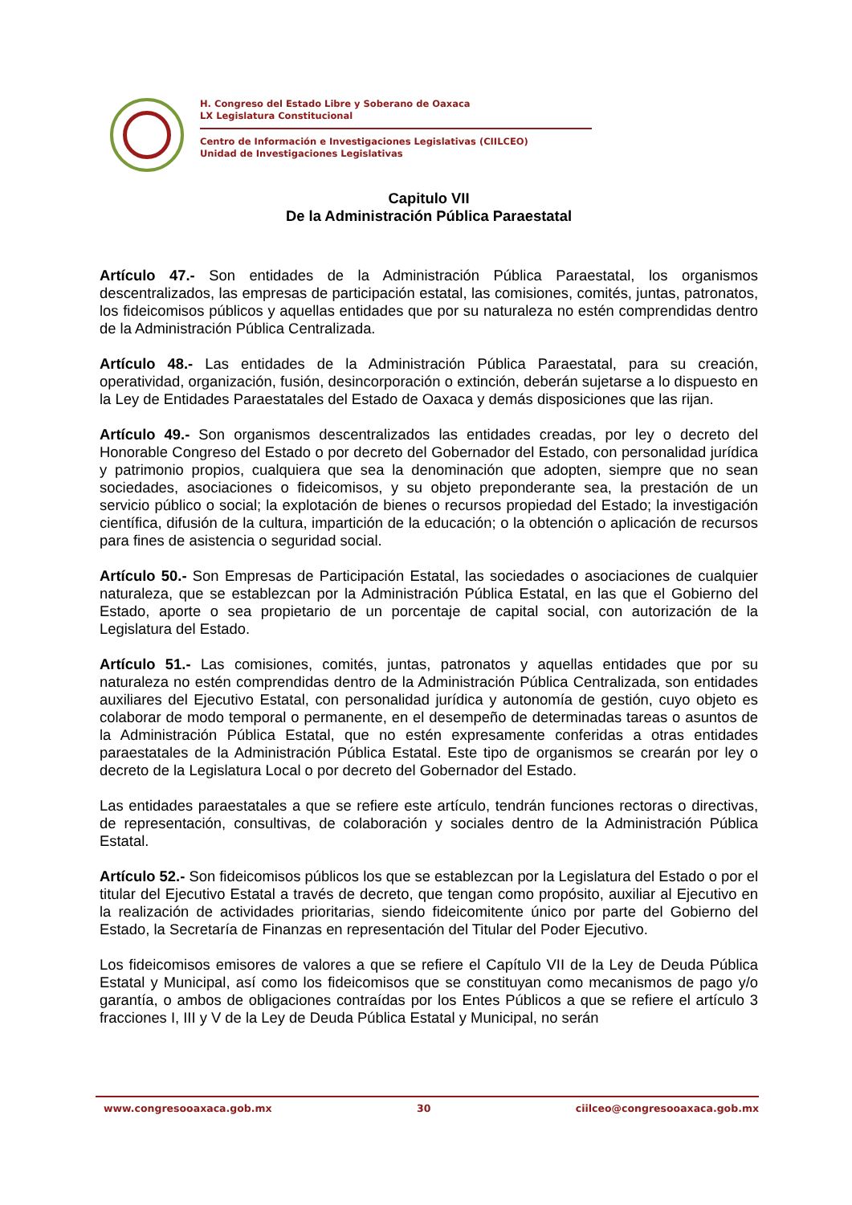H. Congreso del Estado Libre y Soberano de Oaxaca
LX Legislatura Constitucional
Centro de Información e Investigaciones Legislativas (CIILCEO)
Unidad de Investigaciones Legislativas
Capitulo VII
De la Administración Pública Paraestatal
Artículo 47.- Son entidades de la Administración Pública Paraestatal, los organismos descentralizados, las empresas de participación estatal, las comisiones, comités, juntas, patronatos, los fideicomisos públicos y aquellas entidades que por su naturaleza no estén comprendidas dentro de la Administración Pública Centralizada.
Artículo 48.- Las entidades de la Administración Pública Paraestatal, para su creación, operatividad, organización, fusión, desincorporación o extinción, deberán sujetarse a lo dispuesto en la Ley de Entidades Paraestatales del Estado de Oaxaca y demás disposiciones que las rijan.
Artículo 49.- Son organismos descentralizados las entidades creadas, por ley o decreto del Honorable Congreso del Estado o por decreto del Gobernador del Estado, con personalidad jurídica y patrimonio propios, cualquiera que sea la denominación que adopten, siempre que no sean sociedades, asociaciones o fideicomisos, y su objeto preponderante sea, la prestación de un servicio público o social; la explotación de bienes o recursos propiedad del Estado; la investigación científica, difusión de la cultura, impartición de la educación; o la obtención o aplicación de recursos para fines de asistencia o seguridad social.
Artículo 50.- Son Empresas de Participación Estatal, las sociedades o asociaciones de cualquier naturaleza, que se establezcan por la Administración Pública Estatal, en las que el Gobierno del Estado, aporte o sea propietario de un porcentaje de capital social, con autorización de la Legislatura del Estado.
Artículo 51.- Las comisiones, comités, juntas, patronatos y aquellas entidades que por su naturaleza no estén comprendidas dentro de la Administración Pública Centralizada, son entidades auxiliares del Ejecutivo Estatal, con personalidad jurídica y autonomía de gestión, cuyo objeto es colaborar de modo temporal o permanente, en el desempeño de determinadas tareas o asuntos de la Administración Pública Estatal, que no estén expresamente conferidas a otras entidades paraestatales de la Administración Pública Estatal. Este tipo de organismos se crearán por ley o decreto de la Legislatura Local o por decreto del Gobernador del Estado.
Las entidades paraestatales a que se refiere este artículo, tendrán funciones rectoras o directivas, de representación, consultivas, de colaboración y sociales dentro de la Administración Pública Estatal.
Artículo 52.- Son fideicomisos públicos los que se establezcan por la Legislatura del Estado o por el titular del Ejecutivo Estatal a través de decreto, que tengan como propósito, auxiliar al Ejecutivo en la realización de actividades prioritarias, siendo fideicomitente único por parte del Gobierno del Estado, la Secretaría de Finanzas en representación del Titular del Poder Ejecutivo.
Los fideicomisos emisores de valores a que se refiere el Capítulo VII de la Ley de Deuda Pública Estatal y Municipal, así como los fideicomisos que se constituyan como mecanismos de pago y/o garantía, o ambos de obligaciones contraídas por los Entes Públicos a que se refiere el artículo 3 fracciones I, III y V de la Ley de Deuda Pública Estatal y Municipal, no serán
www.congresooaxaca.gob.mx 30 ciilceo@congresooaxaca.gob.mx